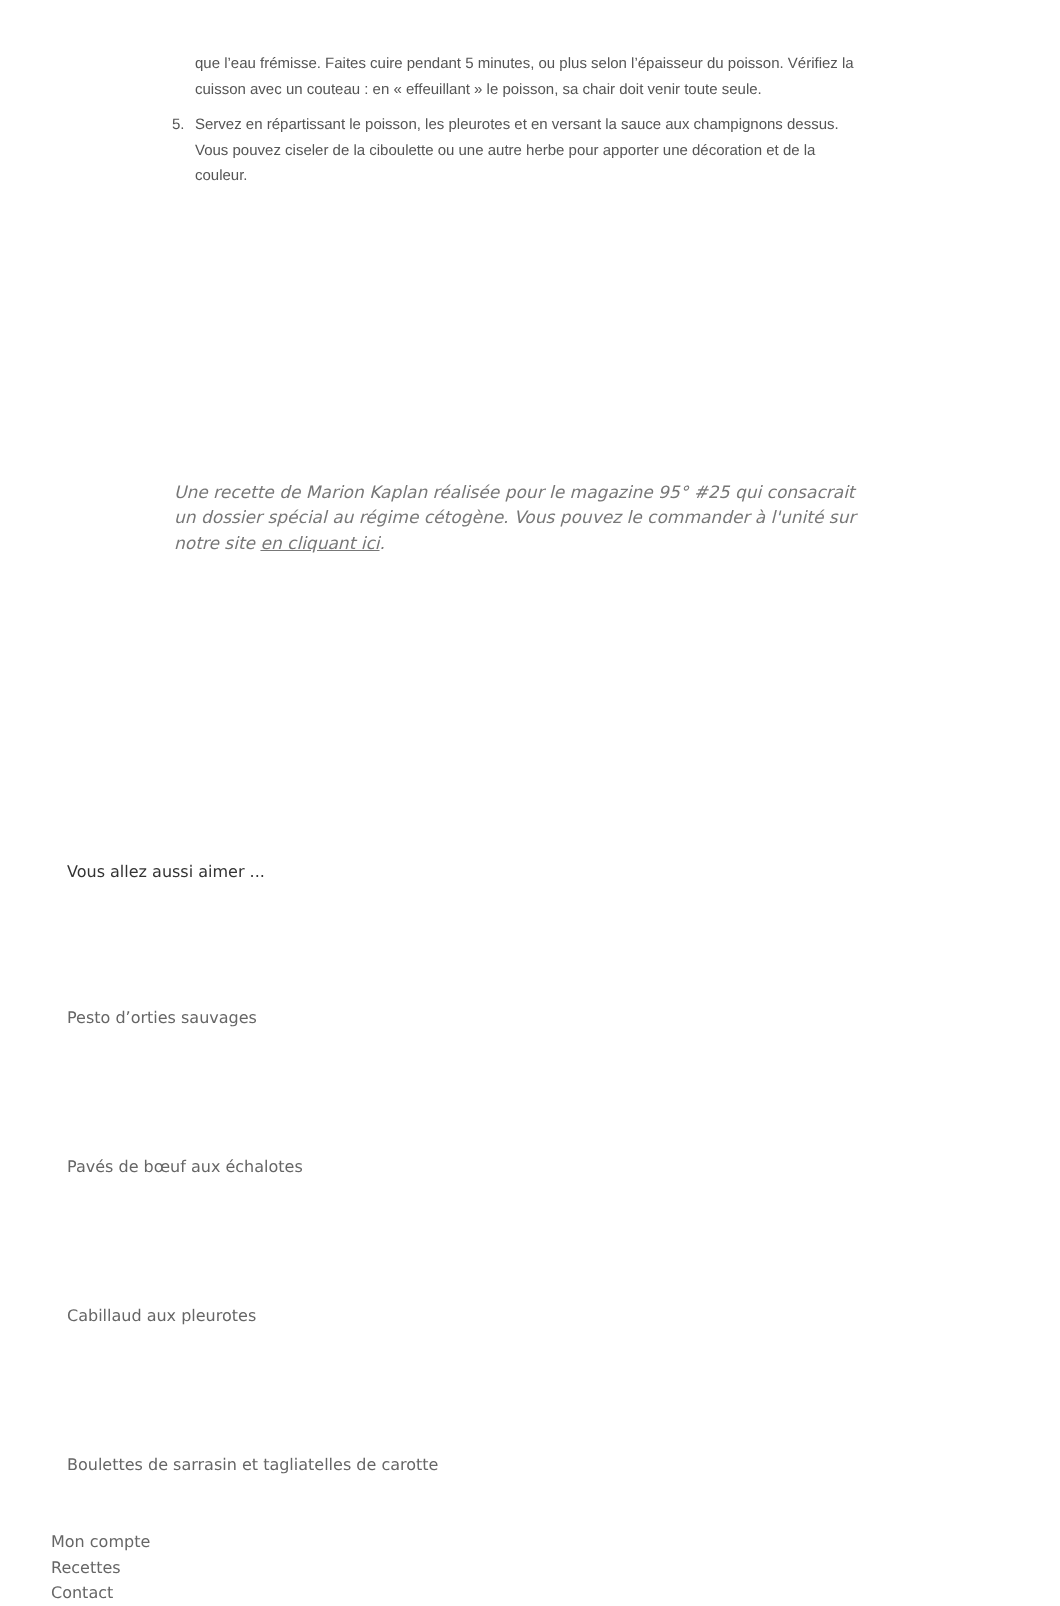que l’eau frémisse. Faites cuire pendant 5 minutes, ou plus selon l’épaisseur du poisson. Vérifiez la cuisson avec un couteau : en « effeuillant » le poisson, sa chair doit venir toute seule.
5. Servez en répartissant le poisson, les pleurotes et en versant la sauce aux champignons dessus. Vous pouvez ciseler de la ciboulette ou une autre herbe pour apporter une décoration et de la couleur.
Une recette de Marion Kaplan réalisée pour le magazine 95° #25 qui consacrait un dossier spécial au régime cétogène. Vous pouvez le commander à l'unité sur notre site en cliquant ici.
Vous allez aussi aimer ...
Pesto d’orties sauvages
Pavés de bœuf aux échalotes
Cabillaud aux pleurotes
Boulettes de sarrasin et tagliatelles de carotte
Mon compte
Recettes
Contact